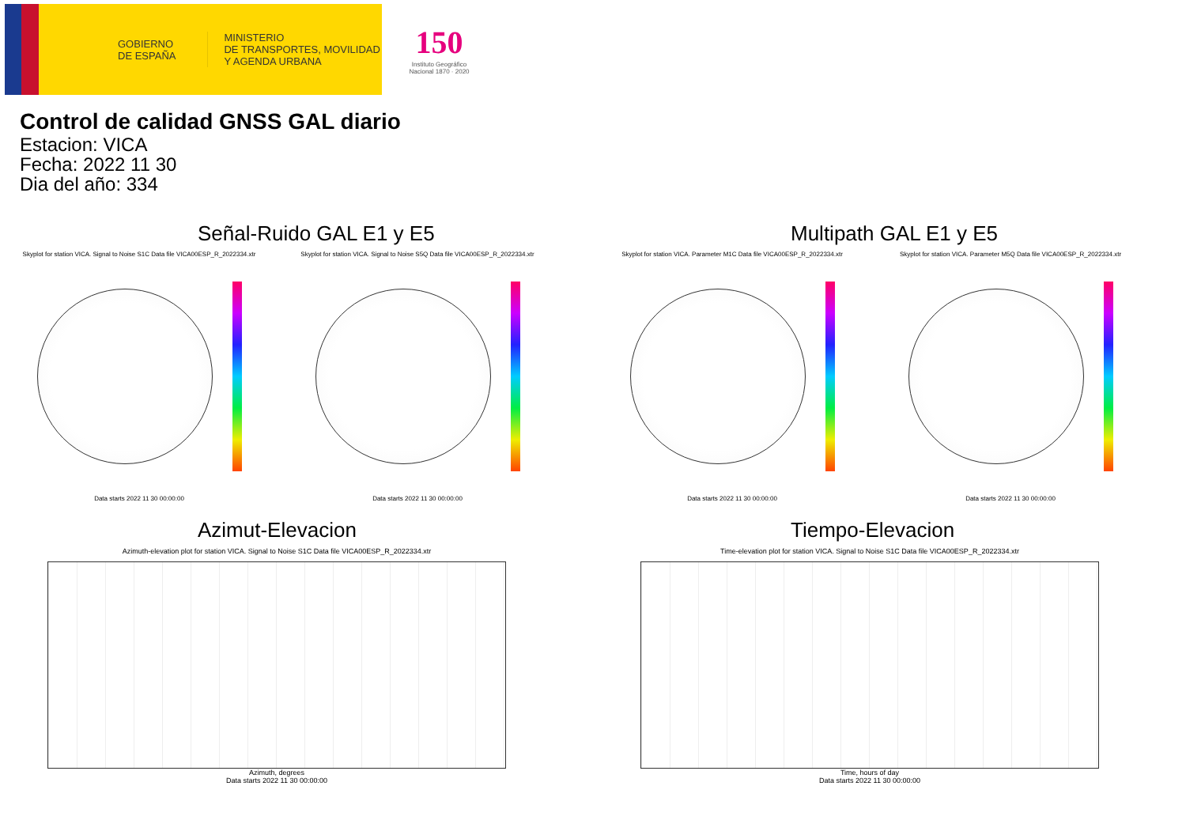GOBIERNO
DE ESPAÑA
MINISTERIO
DE TRANSPORTES, MOVILIDAD
Y AGENDA URBANA
150
Instituto Geográfico
Nacional 1870 · 2020
Control de calidad GNSS GAL diario
Estacion: VICA
Fecha: 2022 11 30
Dia del año: 334
Señal-Ruido GAL E1 y E5
Skyplot for station VICA. Signal to Noise S1C Data file VICA00ESP_R_2022334.xtr
Data starts 2022 11 30 00:00:00
Skyplot for station VICA. Signal to Noise S5Q Data file VICA00ESP_R_2022334.xtr
Data starts 2022 11 30 00:00:00
Multipath GAL E1 y E5
Skyplot for station VICA. Parameter M1C Data file VICA00ESP_R_2022334.xtr
Data starts 2022 11 30 00:00:00
Skyplot for station VICA. Parameter M5Q Data file VICA00ESP_R_2022334.xtr
Data starts 2022 11 30 00:00:00
Azimut-Elevacion
Azimuth-elevation plot for station VICA. Signal to Noise S1C Data file VICA00ESP_R_2022334.xtr
Azimuth, degrees
Data starts 2022 11 30 00:00:00
Tiempo-Elevacion
Time-elevation plot for station VICA. Signal to Noise S1C Data file VICA00ESP_R_2022334.xtr
Time, hours of day
Data starts 2022 11 30 00:00:00